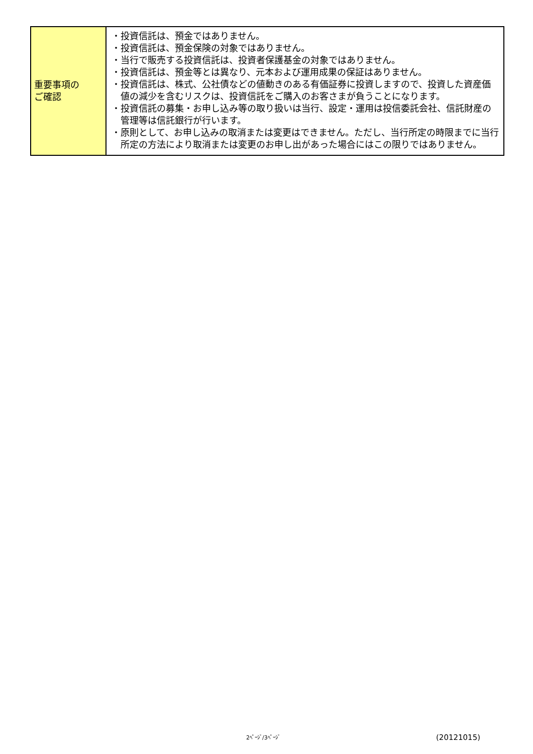| 重要事項の ご確認 | ・投資信託は、預金ではありません。 ・投資信託は、預金保険の対象ではありません。 ・当行で販売する投資信託は、投資者保護基金の対象ではありません。 ・投資信託は、預金等とは異なり、元本および運用成果の保証はありません。 ・投資信託は、株式、公社債などの値動きのある有価証券に投資しますので、投資した資産価値の減少を含むリスクは、投資信託をご購入のお客さまが負うことになります。 ・投資信託の募集・お申し込み等の取り扱いは当行、設定・運用は投信委託会社、信託財産の管理等は信託銀行が行います。 ・原則として、お申し込みの取消または変更はできません。ただし、当行所定の時限までに当行所定の方法により取消または変更のお申し出があった場合にはこの限りではありません。 |
2ﾍﾟｰｼﾞ/3ﾍﾟｰｼﾞ (20121015)